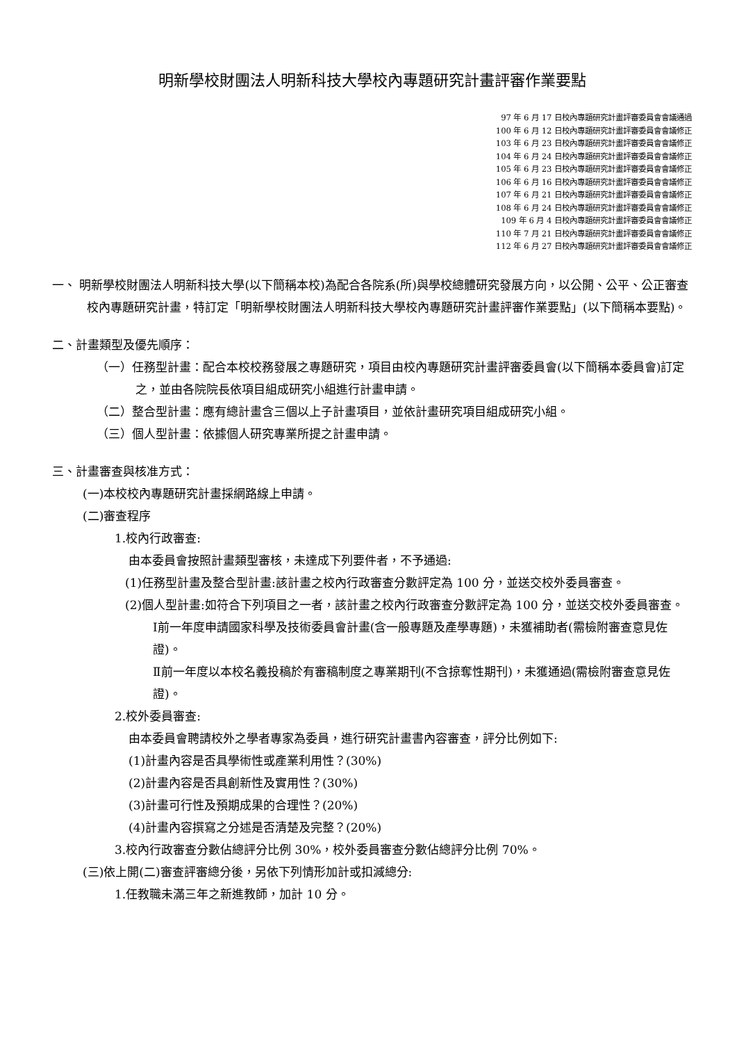明新學校財團法人明新科技大學校內專題研究計畫評審作業要點
97 年 6 月 17 日校內專題研究計畫評審委員會會議通過
100 年 6 月 12 日校內專題研究計畫評審委員會會議修正
103 年 6 月 23 日校內專題研究計畫評審委員會會議修正
104 年 6 月 24 日校內專題研究計畫評審委員會會議修正
105 年 6 月 23 日校內專題研究計畫評審委員會會議修正
106 年 6 月 16 日校內專題研究計畫評審委員會會議修正
107 年 6 月 21 日校內專題研究計畫評審委員會會議修正
108 年 6 月 24 日校內專題研究計畫評審委員會會議修正
109 年 6 月 4 日校內專題研究計畫評審委員會會議修正
110 年 7 月 21 日校內專題研究計畫評審委員會會議修正
112 年 6 月 27 日校內專題研究計畫評審委員會會議修正
一、 明新學校財團法人明新科技大學(以下簡稱本校)為配合各院系(所)與學校總體研究發展方向，以公開、公平、公正審查校內專題研究計畫，特訂定「明新學校財團法人明新科技大學校內專題研究計畫評審作業要點」(以下簡稱本要點)。
二、計畫類型及優先順序：
（一）任務型計畫：配合本校校務發展之專題研究，項目由校內專題研究計畫評審委員會(以下簡稱本委員會)訂定之，並由各院院長依項目組成研究小組進行計畫申請。
（二）整合型計畫：應有總計畫含三個以上子計畫項目，並依計畫研究項目組成研究小組。
（三）個人型計畫：依據個人研究專業所提之計畫申請。
三、計畫審查與核准方式：
(一)本校校內專題研究計畫採網路線上申請。
(二)審查程序
1.校內行政審查:
由本委員會按照計畫類型審核，未達成下列要件者，不予通過:
(1)任務型計畫及整合型計畫:該計畫之校內行政審查分數評定為 100 分，並送交校外委員審查。
(2)個人型計畫:如符合下列項目之一者，該計畫之校內行政審查分數評定為 100 分，並送交校外委員審查。
Ⅰ前一年度申請國家科學及技術委員會計畫(含一般專題及產學專題)，未獲補助者(需檢附審查意見佐證)。
Ⅱ前一年度以本校名義投稿於有審稿制度之專業期刊(不含掠奪性期刊)，未獲通過(需檢附審查意見佐證)。
2.校外委員審查:
由本委員會聘請校外之學者專家為委員，進行研究計畫書內容審查，評分比例如下:
(1)計畫內容是否具學術性或產業利用性？(30%)
(2)計畫內容是否具創新性及實用性？(30%)
(3)計畫可行性及預期成果的合理性？(20%)
(4)計畫內容撰寫之分述是否清楚及完整？(20%)
3.校內行政審查分數佔總評分比例 30%，校外委員審查分數佔總評分比例 70%。
(三)依上開(二)審查評審總分後，另依下列情形加計或扣減總分:
1.任教職未滿三年之新進教師，加計 10 分。